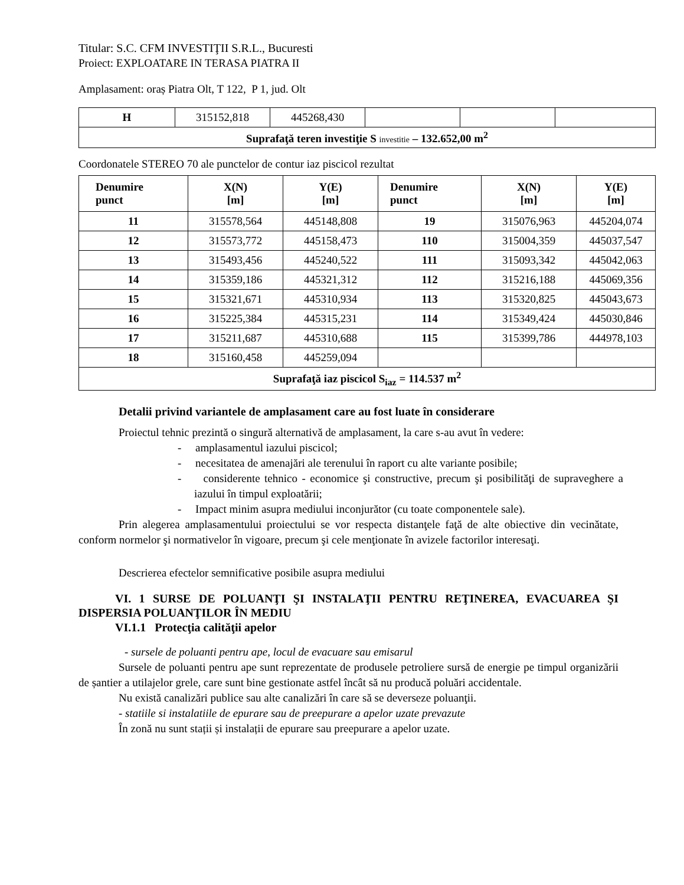Titular: S.C. CFM INVESTIŢII S.R.L., Bucuresti
Proiect: EXPLOATARE IN TERASA PIATRA II
Amplasament: oraș Piatra Olt, T 122, P 1, jud. Olt
| H | 315152,818 | 445268,430 | | | |
| Suprafaţă teren investiţie S investitie – 132.652,00 m<sup>2</sup> | | | | | |
Coordonatele STEREO 70 ale punctelor de contur iaz piscicol rezultat
| Denumire punct | X(N) [m] | Y(E) [m] | Denumire punct | X(N) [m] | Y(E) [m] |
| --- | --- | --- | --- | --- | --- |
| 11 | 315578,564 | 445148,808 | 19 | 315076,963 | 445204,074 |
| 12 | 315573,772 | 445158,473 | 110 | 315004,359 | 445037,547 |
| 13 | 315493,456 | 445240,522 | 111 | 315093,342 | 445042,063 |
| 14 | 315359,186 | 445321,312 | 112 | 315216,188 | 445069,356 |
| 15 | 315321,671 | 445310,934 | 113 | 315320,825 | 445043,673 |
| 16 | 315225,384 | 445315,231 | 114 | 315349,424 | 445030,846 |
| 17 | 315211,687 | 445310,688 | 115 | 315399,786 | 444978,103 |
| 18 | 315160,458 | 445259,094 | | | |
| Suprafaţă iaz piscicol S<sub>iaz</sub> = 114.537 m<sup>2</sup> | | | | | |
Detalii privind variantele de amplasament care au fost luate în considerare
Proiectul tehnic prezintă o singură alternativă de amplasament, la care s-au avut în vedere:
- amplasamentul iazului piscicol;
- necesitatea de amenajări ale terenului în raport cu alte variante posibile;
- considerente tehnico - economice şi constructive, precum şi posibilităţi de supraveghere a iazului în timpul exploatării;
- Impact minim asupra mediului inconjurător (cu toate componentele sale).
Prin alegerea amplasamentului proiectului se vor respecta distanţele faţă de alte obiective din vecinătate, conform normelor şi normativelor în vigoare, precum şi cele menţionate în avizele factorilor interesaţi.
Descrierea efectelor semnificative posibile asupra mediului
VI. 1 SURSE DE POLUANŢI ŞI INSTALAŢII PENTRU REŢINEREA, EVACUAREA ŞI DISPERSIA POLUANŢILOR ÎN MEDIU
VI.1.1 Protecţia calităţii apelor
- sursele de poluanti pentru ape, locul de evacuare sau emisarul
Sursele de poluanti pentru ape sunt reprezentate de produsele petroliere sursă de energie pe timpul organizării de șantier a utilajelor grele, care sunt bine gestionate astfel încât să nu producă poluări accidentale.
Nu există canalizări publice sau alte canalizări în care să se deverseze poluanţii.
- statiile si instalatiile de epurare sau de preepurare a apelor uzate prevazute
În zonă nu sunt stații și instalații de epurare sau preepurare a apelor uzate.